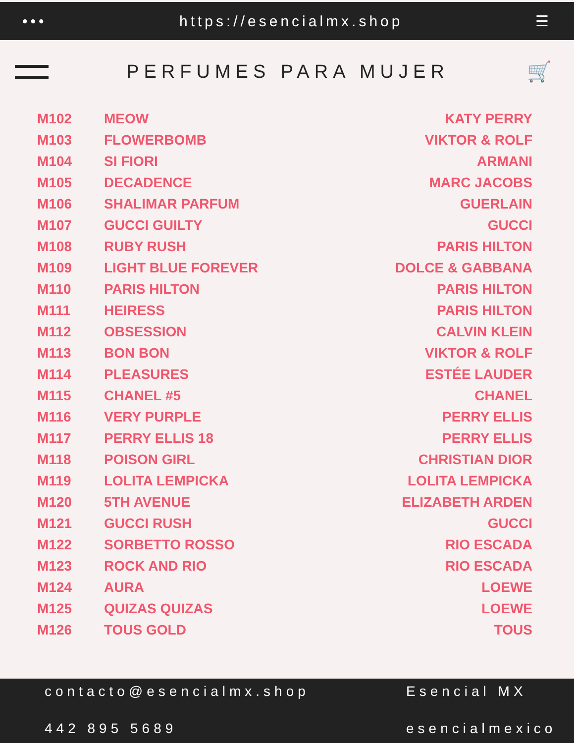••• https://esencialmx.shop ☰
PERFUMES PARA MUJER 🛒
| M102 | MEOW | KATY PERRY |
| M103 | FLOWERBOMB | VIKTOR & ROLF |
| M104 | SI FIORI | ARMANI |
| M105 | DECADENCE | MARC JACOBS |
| M106 | SHALIMAR PARFUM | GUERLAIN |
| M107 | GUCCI GUILTY | GUCCI |
| M108 | RUBY RUSH | PARIS HILTON |
| M109 | LIGHT BLUE FOREVER | DOLCE & GABBANA |
| M110 | PARIS HILTON | PARIS HILTON |
| M111 | HEIRESS | PARIS HILTON |
| M112 | OBSESSION | CALVIN KLEIN |
| M113 | BON BON | VIKTOR & ROLF |
| M114 | PLEASURES | ESTÉE LAUDER |
| M115 | CHANEL #5 | CHANEL |
| M116 | VERY PURPLE | PERRY ELLIS |
| M117 | PERRY ELLIS 18 | PERRY ELLIS |
| M118 | POISON GIRL | CHRISTIAN DIOR |
| M119 | LOLITA LEMPICKA | LOLITA LEMPICKA |
| M120 | 5TH AVENUE | ELIZABETH ARDEN |
| M121 | GUCCI RUSH | GUCCI |
| M122 | SORBETTO ROSSO | RIO ESCADA |
| M123 | ROCK AND RIO | RIO ESCADA |
| M124 | AURA | LOEWE |
| M125 | QUIZAS QUIZAS | LOEWE |
| M126 | TOUS GOLD | TOUS |
contacto@esencialmx.shop Esencial MX 442 895 5689 esencialmexico